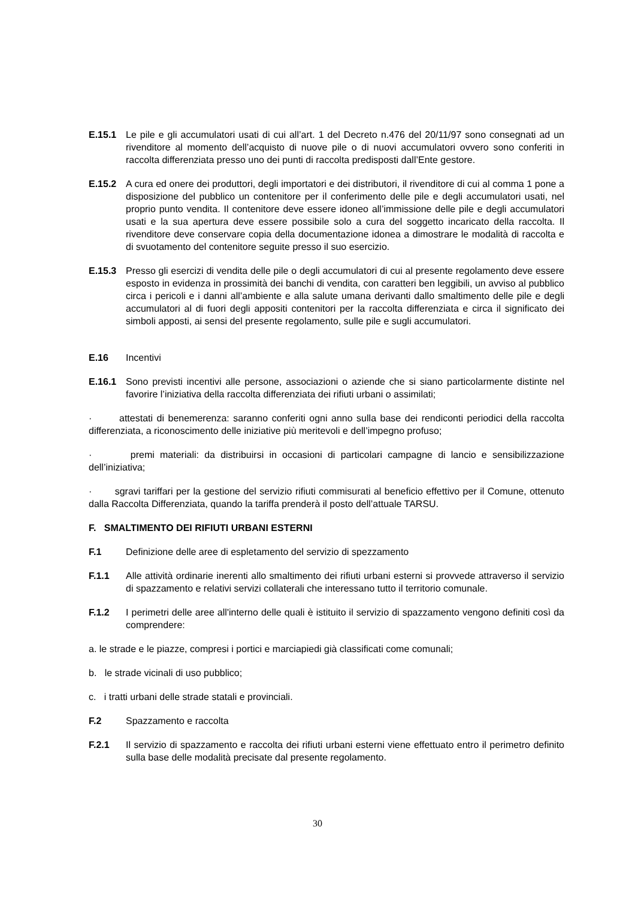E.15.1 Le pile e gli accumulatori usati di cui all’art. 1 del Decreto n.476 del 20/11/97 sono consegnati ad un rivenditore al momento dell’acquisto di nuove pile o di nuovi accumulatori ovvero sono conferiti in raccolta differenziata presso uno dei punti di raccolta predisposti dall’Ente gestore.
E.15.2 A cura ed onere dei produttori, degli importatori e dei distributori, il rivenditore di cui al comma 1 pone a disposizione del pubblico un contenitore per il conferimento delle pile e degli accumulatori usati, nel proprio punto vendita. Il contenitore deve essere idoneo all’immissione delle pile e degli accumulatori usati e la sua apertura deve essere possibile solo a cura del soggetto incaricato della raccolta. Il rivenditore deve conservare copia della documentazione idonea a dimostrare le modalità di raccolta e di svuotamento del contenitore seguite presso il suo esercizio.
E.15.3 Presso gli esercizi di vendita delle pile o degli accumulatori di cui al presente regolamento deve essere esposto in evidenza in prossimità dei banchi di vendita, con caratteri ben leggibili, un avviso al pubblico circa i pericoli e i danni all’ambiente e alla salute umana derivanti dallo smaltimento delle pile e degli accumulatori al di fuori degli appositi contenitori per la raccolta differenziata e circa il significato dei simboli apposti, ai sensi del presente regolamento, sulle pile e sugli accumulatori.
E.16 Incentivi
E.16.1 Sono previsti incentivi alle persone, associazioni o aziende che si siano particolarmente distinte nel favorire l’iniziativa della raccolta differenziata dei rifiuti urbani o assimilati;
· attestati di benemerenza: saranno conferiti ogni anno sulla base dei rendiconti periodici della raccolta differenziata, a riconoscimento delle iniziative più meritevoli e dell’impegno profuso;
· premi materiali: da distribuirsi in occasioni di particolari campagne di lancio e sensibilizzazione dell’iniziativa;
· sgravi tariffari per la gestione del servizio rifiuti commisurati al beneficio effettivo per il Comune, ottenuto dalla Raccolta Differenziata, quando la tariffa prenderà il posto dell’attuale TARSU.
F. SMALTIMENTO DEI RIFIUTI URBANI ESTERNI
F.1 Definizione delle aree di espletamento del servizio di spezzamento
F.1.1 Alle attività ordinarie inerenti allo smaltimento dei rifiuti urbani esterni si provvede attraverso il servizio di spazzamento e relativi servizi collaterali che interessano tutto il territorio comunale.
F.1.2 I perimetri delle aree all'interno delle quali è istituito il servizio di spazzamento vengono definiti così da comprendere:
a. le strade e le piazze, compresi i portici e marciapiedi già classificati come comunali;
b. le strade vicinali di uso pubblico;
c. i tratti urbani delle strade statali e provinciali.
F.2 Spazzamento e raccolta
F.2.1 Il servizio di spazzamento e raccolta dei rifiuti urbani esterni viene effettuato entro il perimetro definito sulla base delle modalità precisate dal presente regolamento.
30